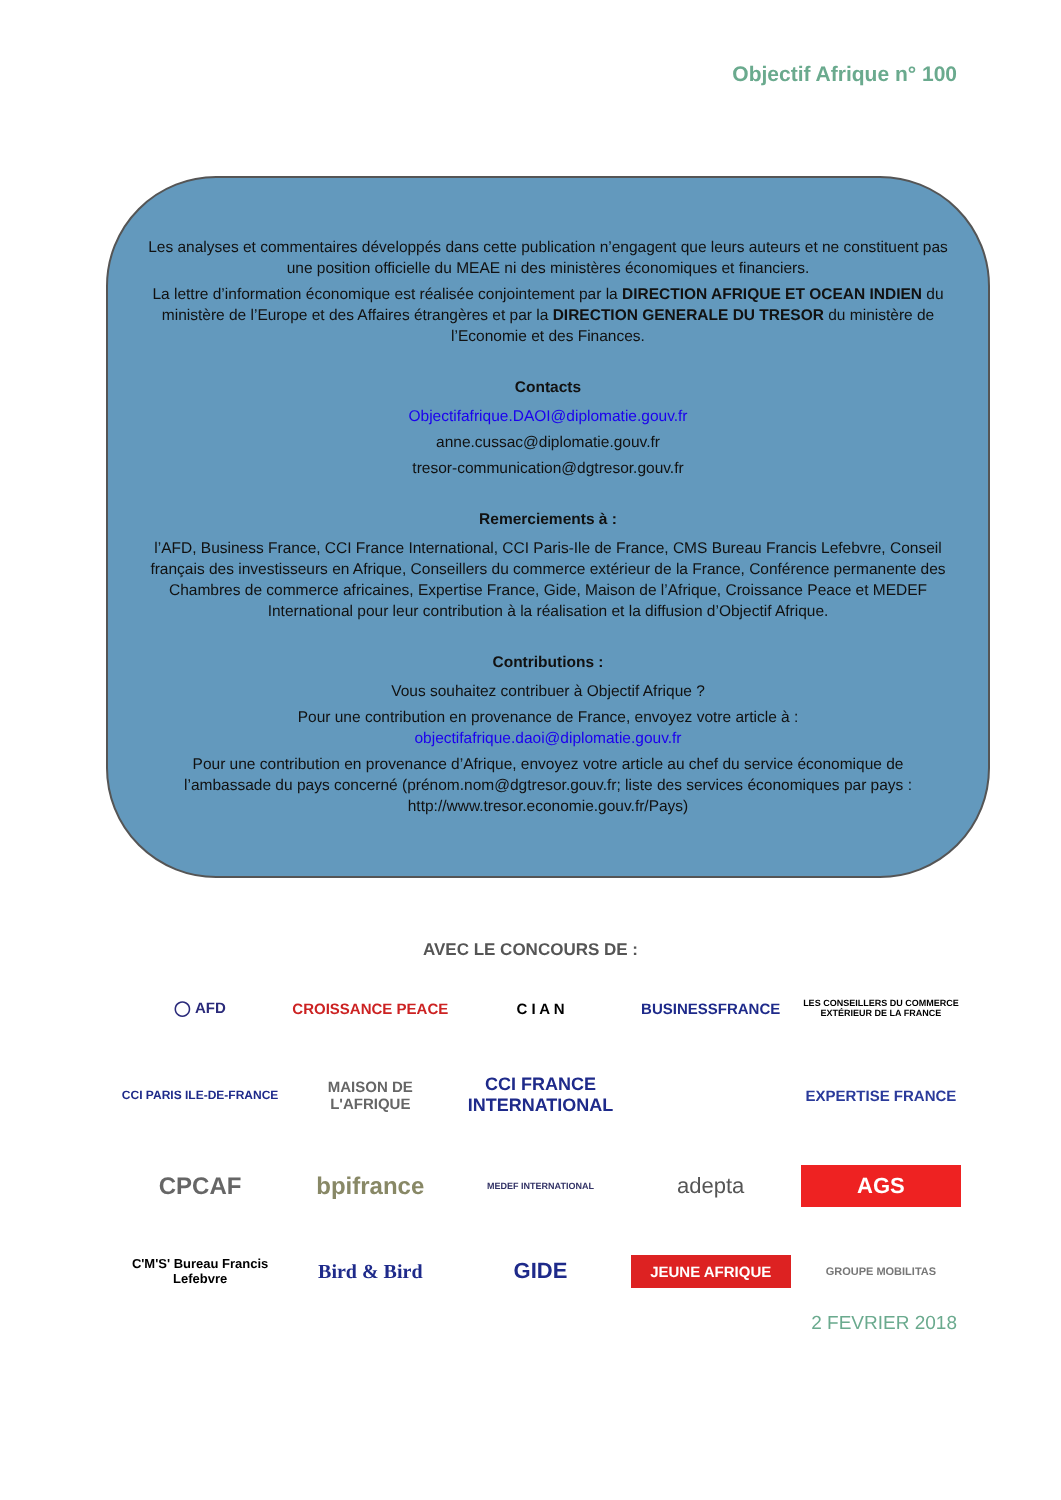Objectif Afrique n° 100
Les analyses et commentaires développés dans cette publication n’engagent que leurs auteurs et ne constituent pas une position officielle du MEAE ni des ministères économiques et financiers.
La lettre d’information économique est réalisée conjointement par la DIRECTION AFRIQUE ET OCEAN INDIEN du ministère de l’Europe et des Affaires étrangères et par la DIRECTION GENERALE DU TRESOR du ministère de l’Economie et des Finances.
Contacts
Objectifafrique.DAOI@diplomatie.gouv.fr
anne.cussac@diplomatie.gouv.fr
tresor-communication@dgtresor.gouv.fr
Remerciements à :
l’AFD, Business France, CCI France International, CCI Paris-Ile de France, CMS Bureau Francis Lefebvre, Conseil français des investisseurs en Afrique, Conseillers du commerce extérieur de la France, Conférence permanente des Chambres de commerce africaines, Expertise France, Gide, Maison de l’Afrique, Croissance Peace et MEDEF International pour leur contribution à la réalisation et la diffusion d’Objectif Afrique.
Contributions :
Vous souhaitez contribuer à Objectif Afrique ?
Pour une contribution en provenance de France, envoyez votre article à :
objectifafrique.daoi@diplomatie.gouv.fr
Pour une contribution en provenance d’Afrique, envoyez votre article au chef du service économique de l’ambassade du pays concerné (prénom.nom@dgtresor.gouv.fr; liste des services économiques par pays : http://www.tresor.economie.gouv.fr/Pays)
AVEC LE CONCOURS DE :
◯ AFD
CROISSANCE PEACE
C I A N
BUSINESSFRANCE
LES CONSEILLERS DU COMMERCE EXTÉRIEUR DE LA FRANCE
CCI PARIS ILE-DE-FRANCE
MAISON DE L'AFRIQUE
CCI FRANCE INTERNATIONAL
EXPERTISE FRANCE
CPCAF
bpifrance
MEDEF INTERNATIONAL
adepta
AGS
C'M'S' Bureau Francis Lefebvre
Bird & Bird
GIDE
JEUNE AFRIQUE
GROUPE MOBILITAS
2 FEVRIER 2018